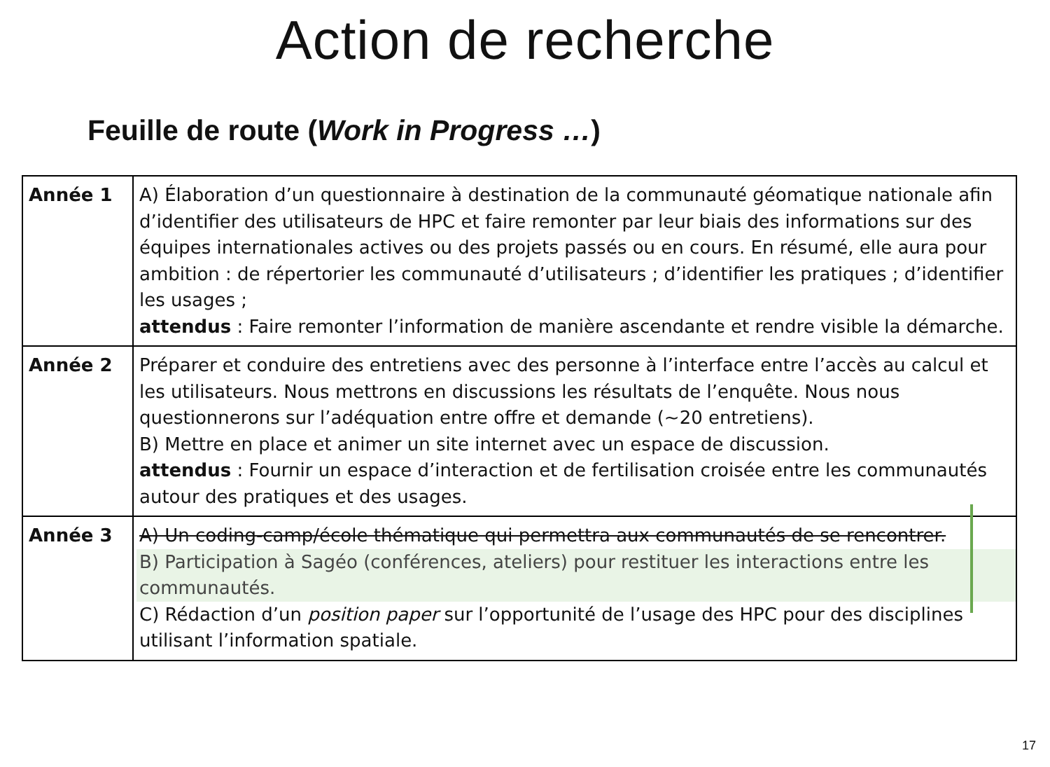Action de recherche
Feuille de route (Work in Progress …)
| Année 1 | A) Élaboration d’un questionnaire à destination de la communauté géomatique nationale afin d’identifier des utilisateurs de HPC et faire remonter par leur biais des informations sur des équipes internationales actives ou des projets passés ou en cours. En résumé, elle aura pour ambition : de répertorier les communauté d’utilisateurs ; d’identifier les pratiques ; d’identifier les usages ; attendus : Faire remonter l’information de manière ascendante et rendre visible la démarche. |
| Année 2 | Préparer et conduire des entretiens avec des personne à l’interface entre l’accès au calcul et les utilisateurs. Nous mettrons en discussions les résultats de l’enquête. Nous nous questionnerons sur l’adéquation entre offre et demande (~20 entretiens). B) Mettre en place et animer un site internet avec un espace de discussion. attendus : Fournir un espace d’interaction et de fertilisation croisée entre les communautés autour des pratiques et des usages. |
| Année 3 | A) Un coding-camp/école thématique qui permettra aux communautés de se rencontrer. B) Participation à Sagéo (conférences, ateliers) pour restituer les interactions entre les communautés. C) Rédaction d’un position paper sur l’opportunité de l’usage des HPC pour des disciplines utilisant l’information spatiale. |
17